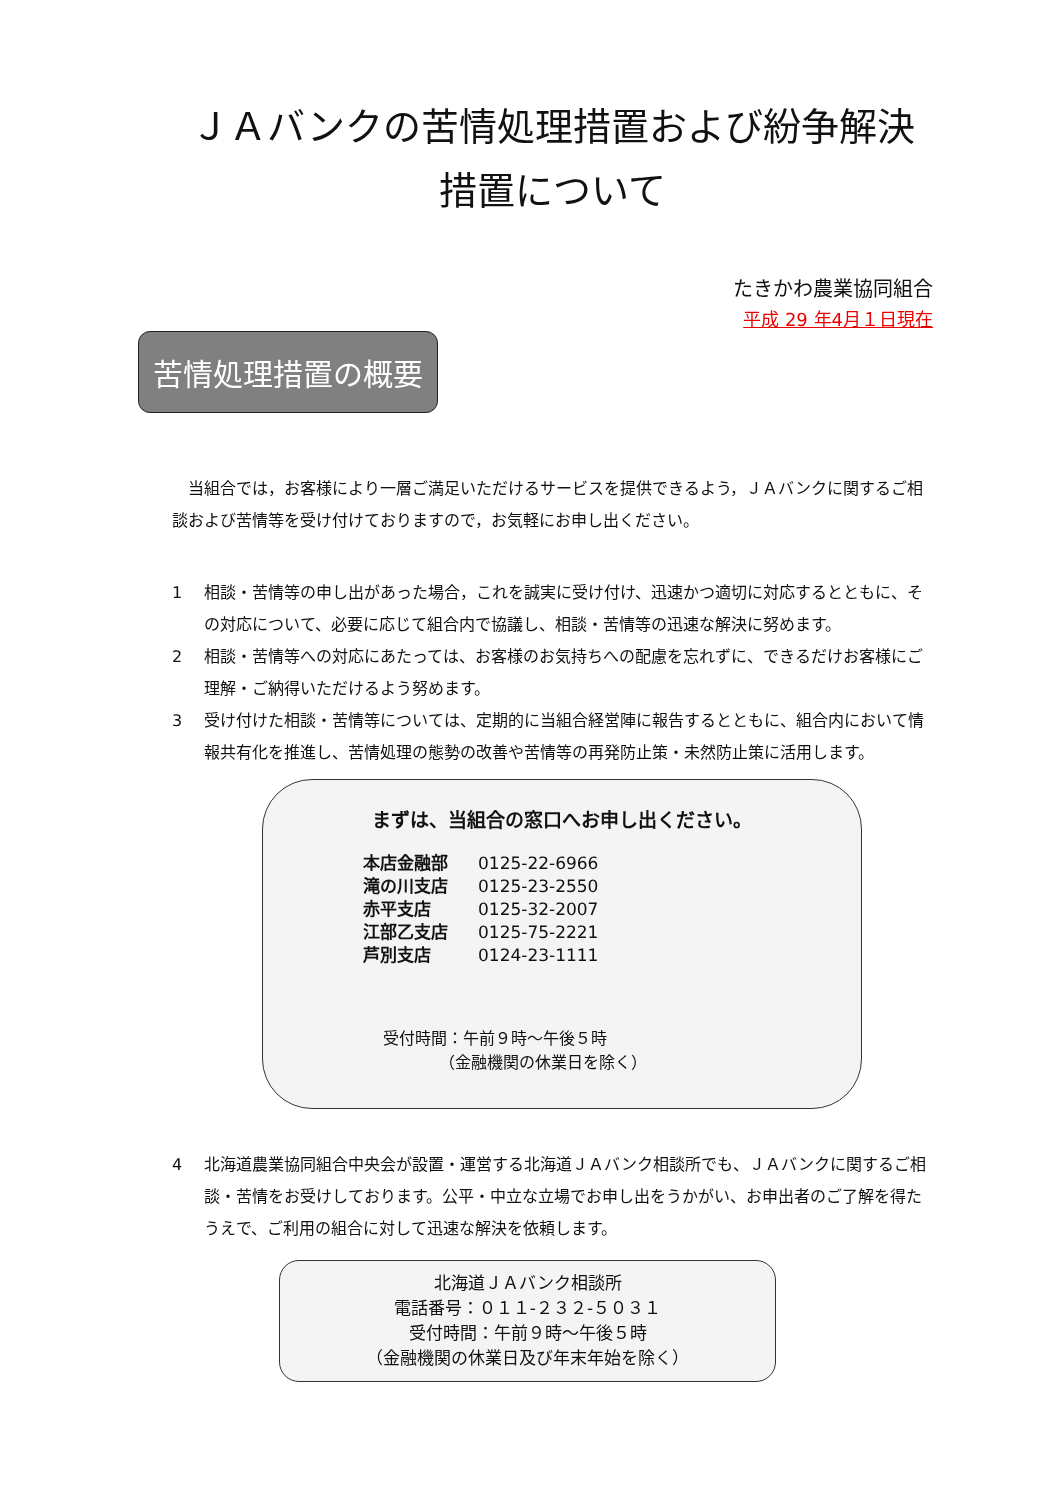ＪＡバンクの苦情処理措置および紛争解決
措置について
たきかわ農業協同組合
平成 29 年4月１日現在
苦情処理措置の概要
当組合では，お客様により一層ご満足いただけるサービスを提供できるよう，ＪＡバンクに関するご相談および苦情等を受け付けておりますので，お気軽にお申し出ください。
1 相談・苦情等の申し出があった場合，これを誠実に受け付け、迅速かつ適切に対応するとともに、その対応について、必要に応じて組合内で協議し、相談・苦情等の迅速な解決に努めます。
2 相談・苦情等への対応にあたっては、お客様のお気持ちへの配慮を忘れずに、できるだけお客様にご理解・ご納得いただけるよう努めます。
3 受け付けた相談・苦情等については、定期的に当組合経営陣に報告するとともに、組合内において情報共有化を推進し、苦情処理の態勢の改善や苦情等の再発防止策・未然防止策に活用します。
まずは、当組合の窓口へお申し出ください。
| 本店金融部 | 0125-22-6966 |
| 滝の川支店 | 0125-23-2550 |
| 赤平支店 | 0125-32-2007 |
| 江部乙支店 | 0125-75-2221 |
| 芦別支店 | 0124-23-1111 |
受付時間：午前９時～午後５時
　　　　（金融機関の休業日を除く）
4 北海道農業協同組合中央会が設置・運営する北海道ＪＡバンク相談所でも、ＪＡバンクに関するご相談・苦情をお受けしております。公平・中立な立場でお申し出をうかがい、お申出者のご了解を得たうえで、ご利用の組合に対して迅速な解決を依頼します。
北海道ＪＡバンク相談所
電話番号：０１１-２３２-５０３１
受付時間：午前９時～午後５時
（金融機関の休業日及び年末年始を除く）